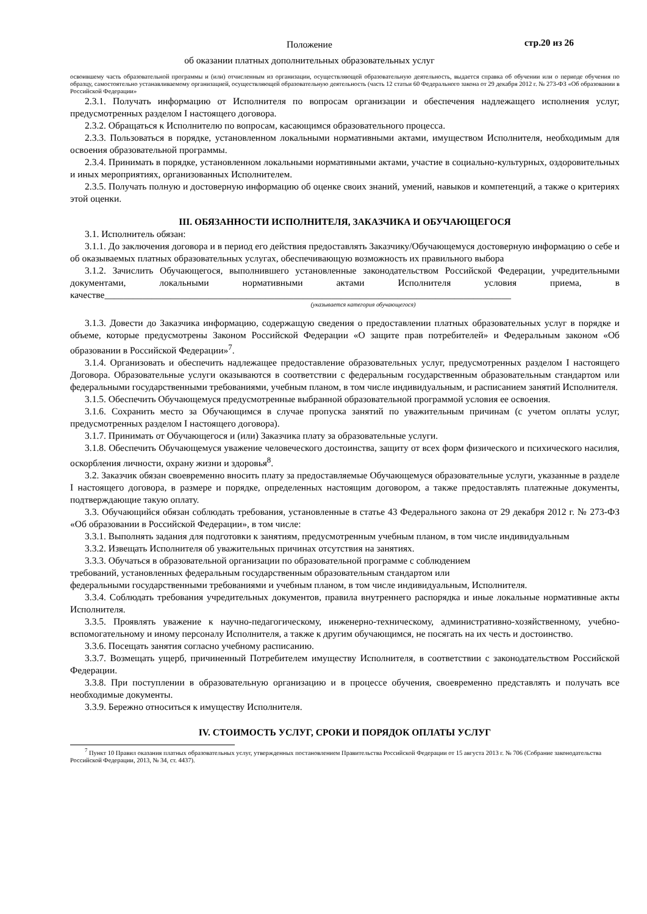Положение
об оказании платных дополнительных образовательных услуг
стр.20 из 26
освоившему часть образовательной программы и (или) отчисленным из организации, осуществляющей образовательную деятельность, выдается справка об обучении или о периоде обучения по образцу, самостоятельно устанавливаемому организацией, осуществляющей образовательную деятельность (часть 12 статьи 60 Федерального закона от 29 декабря 2012 г. № 273-ФЗ «Об образовании в Российской Федерации»
2.3.1. Получать информацию от Исполнителя по вопросам организации и обеспечения надлежащего исполнения услуг, предусмотренных разделом I настоящего договора.
2.3.2. Обращаться к Исполнителю по вопросам, касающимся образовательного процесса.
2.3.3. Пользоваться в порядке, установленном локальными нормативными актами, имуществом Исполнителя, необходимым для освоения образовательной программы.
2.3.4. Принимать в порядке, установленном локальными нормативными актами, участие в социально-культурных, оздоровительных и иных мероприятиях, организованных Исполнителем.
2.3.5. Получать полную и достоверную информацию об оценке своих знаний, умений, навыков и компетенций, а также о критериях этой оценки.
III. ОБЯЗАННОСТИ ИСПОЛНИТЕЛЯ, ЗАКАЗЧИКА И ОБУЧАЮЩЕГОСЯ
3.1. Исполнитель обязан:
3.1.1. До заключения договора и в период его действия предоставлять Заказчику/Обучающемуся достоверную информацию о себе и об оказываемых платных образовательных услугах, обеспечивающую возможность их правильного выбора
3.1.2. Зачислить Обучающегося, выполнившего установленные законодательством Российской Федерации, учредительными документами, локальными нормативными актами Исполнителя условия приема, в качестве______________________________________________________________________________________
(указывается категория обучающегося)
3.1.3. Довести до Заказчика информацию, содержащую сведения о предоставлении платных образовательных услуг в порядке и объеме, которые предусмотрены Законом Российской Федерации «О защите прав потребителей» и Федеральным законом «Об образовании в Российской Федерации»<sup>7</sup>.
3.1.4. Организовать и обеспечить надлежащее предоставление образовательных услуг, предусмотренных разделом I настоящего Договора. Образовательные услуги оказываются в соответствии с федеральным государственным образовательным стандартом или федеральными государственными требованиями, учебным планом, в том числе индивидуальным, и расписанием занятий Исполнителя.
3.1.5. Обеспечить Обучающемуся предусмотренные выбранной образовательной программой условия ее освоения.
3.1.6. Сохранить место за Обучающимся в случае пропуска занятий по уважительным причинам (с учетом оплаты услуг, предусмотренных разделом I настоящего договора).
3.1.7. Принимать от Обучающегося и (или) Заказчика плату за образовательные услуги.
3.1.8. Обеспечить Обучающемуся уважение человеческого достоинства, защиту от всех форм физического и психического насилия, оскорбления личности, охрану жизни и здоровья<sup>8</sup>.
3.2. Заказчик обязан своевременно вносить плату за предоставляемые Обучающемуся образовательные услуги, указанные в разделе I настоящего договора, в размере и порядке, определенных настоящим договором, а также предоставлять платежные документы, подтверждающие такую оплату.
3.3. Обучающийся обязан соблюдать требования, установленные в статье 43 Федерального закона от 29 декабря 2012 г. № 273-ФЗ «Об образовании в Российской Федерации», в том числе:
3.3.1. Выполнять задания для подготовки к занятиям, предусмотренным учебным планом, в том числе индивидуальным
3.3.2. Извещать Исполнителя об уважительных причинах отсутствия на занятиях.
3.3.3. Обучаться в образовательной организации по образовательной программе с соблюдением
требований, установленных федеральным государственным образовательным стандартом или
федеральными государственными требованиями и учебным планом, в том числе индивидуальным, Исполнителя.
3.3.4. Соблюдать требования учредительных документов, правила внутреннего распорядка и иные локальные нормативные акты Исполнителя.
3.3.5. Проявлять уважение к научно-педагогическому, инженерно-техническому, административно-хозяйственному, учебно-вспомогательному и иному персоналу Исполнителя, а также к другим обучающимся, не посягать на их честь и достоинство.
3.3.6. Посещать занятия согласно учебному расписанию.
3.3.7. Возмещать ущерб, причиненный Потребителем имуществу Исполнителя, в соответствии с законодательством Российской Федерации.
3.3.8. При поступлении в образовательную организацию и в процессе обучения, своевременно представлять и получать все необходимые документы.
3.3.9. Бережно относиться к имуществу Исполнителя.
IV. СТОИМОСТЬ УСЛУГ, СРОКИ И ПОРЯДОК ОПЛАТЫ УСЛУГ
<sup>7</sup> Пункт 10 Правил оказания платных образовательных услуг, утвержденных постановлением Правительства Российской Федерации от 15 августа 2013 г. № 706 (Собрание законодательства Российской Федерации, 2013, № 34, ст. 4437).